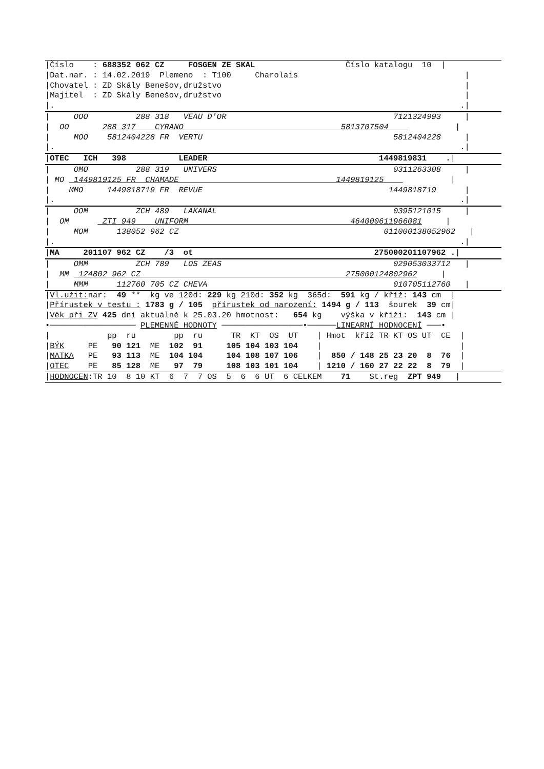|Číslo : 688352 062 CZ FOSGEN ZE SKAL Číslo katalogu 10 |
|Dat.nar. : 14.02.2019 Plemeno : T100 Charolais |
|Chovatel : ZD Skály Benešov,družstvo |
|Majitel : ZD Skály Benešov,družstvo |
|. .|
| OOO 288 318 VEAU D'OR 7121324993 |
| OO 288 317 CYRANO 5813707504 |
| MOO 5812404228 FR VERTU 5812404228 |
|. .|
|OTEC ICH 398 LEADER 1449819831 .|
| OMO 288 319 UNIVERS 0311263308 |
| MO 1449819125 FR CHAMADE 1449819125 |
| MMO 1449818719 FR REVUE 1449818719 |
|. .|
| OOM ZCH 489 LAKANAL 0395121015 |
| OM ZTI 949 UNIFORM 464000611966081 |
| MOM 138052 962 CZ 011000138052962 |
|. .|
|MA 201107 962 CZ /3 ot 275000201107962 .|
| OMM ZCH 789 LOS ZEAS 029053033712 |
| MM 124802 962 CZ 275000124802962 |
| MMM 112760 705 CZ CHEVA 010705112760 |
|Vl.užit: nar: 49 ** kg ve 120d: 229 kg 210d: 352 kg 365d: 591 kg / kříž: 143 cm |
|Přírustek v testu : 1783 g / 105 přírustek od narození: 1494 g / 113 šourek 39 cm|
|Věk při ZV 425 dní aktuálně k 25.03.20 hmotnost: 654 kg výška v kříži: 143 cm |
•────────────────── PLEMENNÉ HODNOTY ─────────────────•──────LINEARNÍ HODNOCENÍ ───•
| pp ru pp ru TR KT OS UT | Hmot kříž TR KT OS UT CE |
|BÝK PE 90 121 ME 102 91 105 104 103 104 | |
|MATKA PE 93 113 ME 104 104 104 108 107 106 | 850 / 148 25 23 20 8 76 |
|OTEC PE 85 128 ME 97 79 108 103 101 104 | 1210 / 160 27 22 22 8 79 |
|HODNOCEN:TR 10 8 10 KT 6 7 7 OS 5 6 6 UT 6 CELKEM 71 St.reg ZPT 949 |